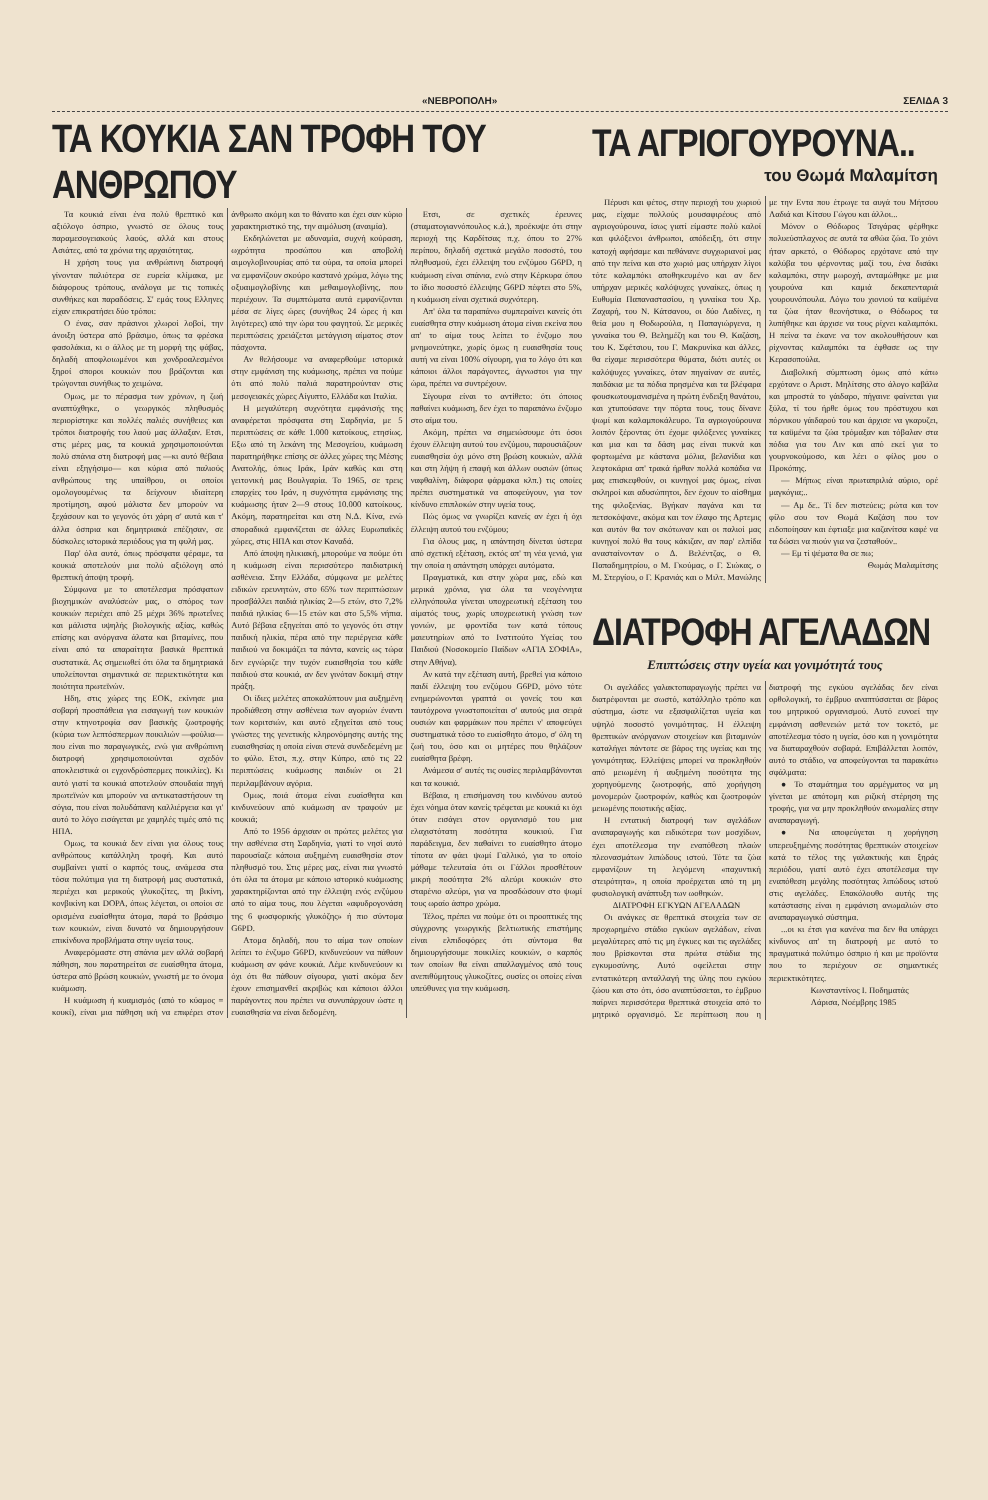«ΝΕΒΡΟΠΟΛΗ» ΣΕΛΙΔΑ 3
ΤΑ ΚΟΥΚΙΑ ΣΑΝ ΤΡΟΦΗ ΤΟΥ ΑΝΘΡΩΠΟΥ
Τα κουκιά είναι ένα πολύ θρεπτικό και αξιόλογο όσπριο, γνωστό σε όλους τους παραμεσογειακούς λαούς, αλλά και στους Ασιάτες, από τα χρόνια της αρχαιότητας.
Η χρήση τους για ανθρώπινη διατροφή γίνονταν παλιότερα σε ευρεία κλίμακα, με διάφορους τρόπους, ανάλογα με τις τοπικές συνθήκες και παραδόσεις. Σ' εμάς τους Ελληνες είχαν επικρατήσει δύο τρόποι:
Ο ένας, σαν πράσινοι χλωροί λοβοί, την άνοιξη ύστερα από βράσιμο, όπως τα φρέσκα φασολάκια, κι ο άλλος με τη μορφή της φάβας, δηλαδή αποφλοιωμένοι και χονδροαλεσμένοι ξηροί σποροι κουκιών που βράζονται και τρώγονται συνήθως το χειμώνα.
Ομως, με το πέρασμα των χρόνων, η ζωή αναπτύχθηκε, ο γεωργικός πληθυσμός περιορίστηκε και πολλές παλιές συνήθειες και τρόποι διατροφής του λαού μας άλλαξαν. Ετσι, στις μέρες μας, τα κουκιά χρησιμοποιούνται πολύ σπάνια στη διατροφή μας —κι αυτό θέβαια είναι εξηγήσιμο— και κύρια από παλιούς ανθρώπους της υπαίθρου, οι οποίοι ομολογουμένως τα δείχνουν ιδιαίτερη προτίμηση, αφού μάλιστα δεν μπορούν να ξεχάσουν και το γεγονός ότι χάρη σ' αυτά και τ' άλλα όσπρια και δημητριακά επέζησαν, σε δύσκολες ιστορικά περιόδους για τη φυλή μας.
Παρ' όλα αυτά, όπως πρόσφατα φέραμε, τα κουκιά αποτελούν μια πολύ αξιόλογη από θρεπτική άποψη τροφή.
Σύμφωνα με το αποτέλεσμα πρόσφατων βιοχημικών αναλύσεών μας, ο σπόρος των κουκιών περιέχει από 25 μέχρι 36% πρωτεΐνες και μάλιστα υψηλής βιολογικής αξίας, καθώς επίσης και ανόργανα άλατα και βιταμίνες, που είναι από τα απαραίτητα βασικά θρεπτικά συστατικά. Ας σημειωθεί ότι όλα τα δημητριακά υπολείπονται σημαντικά σε περιεκτικότητα και ποιότητα πρωτεϊνών.
Ηδη, στις χώρες της ΕΟΚ, εκίνησε μια σοβαρή προσπάθεια για εισαγωγή των κουκιών στην κτηνοτροφία σαν βασικής ζωοτροφής (κύρια των λεπτόσπερμων ποικιλιών —φούλια— που είναι πιο παραγωγικές, ενώ για ανθρώπινη διατροφή χρησιμοποιούνται σχεδόν αποκλειστικά οι εγχονδρόσπερμες ποικιλίες). Κι αυτό γιατί τα κουκιά αποτελούν σπουδαία πηγή πρωτεϊνών και μπορούν να αντικαταστήσουν τη σόγια, που είναι πολυδάπανη καλλιέργεια και γι' αυτό το λόγο εισάγεται με χαμηλές τιμές από τις ΗΠΑ.
Ομως, τα κουκιά δεν είναι για όλους τους ανθρώπους κατάλληλη τροφή. Και αυτό συμβαίνει γιατί ο καρπός τους, ανάμεσα στα τόσα πολύτιμα για τη διατροφή μας συστατικά, περιέχει και μερικούς γλυκοζίτες, τη βικίνη, κονβικίνη και DOPA, όπως λέγεται, οι οποίοι σε ορισμένα ευαίσθητα άτομα, παρά το βράσιμο των κουκιών, είναι δυνατό να δημιουργήσουν επικίνδυνα προβλήματα στην υγεία τους.
Αναφερόμαστε στη σπάνια μεν αλλά σοβαρή πάθηση, που παρατηρείται σε ευαίσθητα άτομα, ύστερα από βρώση κουκιών, γνωστή με το όνομα κυάμωση.
Η κυάμωση ή κυαμισμός (από το κύαμος = κουκί), είναι μια πάθηση ική να επιφέρει στον άνθρωπο ακόμη και το θάνατο και έχει σαν κύριο χαρακτηριστικό της, την αιμόλυση (αναιμία).
Εκδηλώνεται με αδυναμία, συχνή κούραση, ωχρότητα προσώπου και αποβολή αιμογλοβινουρίας από τα ούρα, τα οποία μπορεί να εμφανίζουν σκούρο καστανό χρώμα, λόγω της οξυαιμογλοβίνης και μεθαιμογλοβίνης, που περιέχουν. Τα συμπτώματα αυτά εμφανίζονται μέσα σε λίγες ώρες (συνήθως 24 ώρες ή και λιγότερες) από την ώρα του φαγητού. Σε μερικές περιπτώσεις χρειάζεται μετάγγιση αίματος στον πάσχοντα.
Αν θελήσουμε να αναφερθούμε ιστορικά στην εμφάνιση της κυάμωσης, πρέπει να πούμε ότι από πολύ παλιά παρατηρούνταν στις μεσογειακές χώρες Αίγυπτο, Ελλάδα και Ιταλία.
Η μεγαλύτερη συχνότητα εμφάνισής της αναφέρεται πρόσφατα στη Σαρδηνία, με 5 περιπτώσεις σε κάθε 1.000 κατοίκους, ετησίως. Εξω από τη λεκάνη της Μεσογείου, κυάμωση παρατηρήθηκε επίσης σε άλλες χώρες της Μέσης Ανατολής, όπως Ιράκ, Ιράν καθώς και στη γειτονική μας Βουλγαρία. Το 1965, σε τρεις επαρχίες του Ιράν, η συχνότητα εμφάνισης της κυάμωσης ήταν 2—9 στους 10.000 κατοίκους. Ακόμη, παρατηρείται και στη Ν.Δ. Κίνα, ενώ σποραδικά εμφανίζεται σε άλλες Ευρωπαϊκές χώρες, στις ΗΠΑ και στον Καναδά.
Από άποψη ηλικιακή, μπορούμε να πούμε ότι η κυάμωση είναι περισσότερο παιδιατρική ασθένεια. Στην Ελλάδα, σύμφωνα με μελέτες ειδικών ερευνητών, στο 65% των περιπτώσεων προσβάλλει παιδιά ηλικίας 2—5 ετών, στο 7,2% παιδιά ηλικίας 6—15 ετών και στο 5,5% νήπια. Αυτό βέβαια εξηγείται από το γεγονός ότι στην παιδική ηλικία, πέρα από την περιέργεια κάθε παιδιού να δοκιμάζει τα πάντα, κανείς ως τώρα δεν εγνώριζε την τυχόν ευαισθησία του κάθε παιδιού στα κουκιά, αν δεν γινόταν δοκιμή στην πράξη.
Οι ίδιες μελέτες αποκαλύπτουν μια αυξημένη προδιάθεση στην ασθένεια των αγοριών έναντι των κοριτσιών, και αυτό εξηγείται από τους γνώστες της γενετικής κληρονόμησης αυτής της ευαισθησίας η οποία είναι στενά συνδεδεμένη με το φύλο. Ετσι, π.χ. στην Κύπρο, από τις 22 περιπτώσεις κυάμωσης παιδιών οι 21 περιλαμβάνουν αγόρια.
Ομως, ποιά άτομα είναι ευαίσθητα και κινδυνεύουν από κυάμωση αν τραφούν με κουκιά;
Από το 1956 άρχισαν οι πρώτες μελέτες για την ασθένεια στη Σαρδηνία, γιατί το νησί αυτό παρουσίαζε κάποια αυξημένη ευαισθησία στον πληθυσμό του. Στις μέρες μας, είναι πια γνωστό ότι όλα τα άτομα με κάποιο ιστορικό κυάμωσης χαρακτηρίζονται από την έλλειψη ενός ενζύμου από το αίμα τους, που λέγεται «αφυδρογονάση της 6 φωσφορικής γλυκόζης» ή πιο σύντομα G6PD.
Ατομα δηλαδή, που το αίμα των οποίων λείπει το ένζυμο G6PD, κινδυνεύουν να πάθουν κυάμωση αν φάνε κουκιά. Λέμε κινδυνεύουν κι όχι ότι θα πάθουν σίγουρα, γιατί ακόμα δεν έχουν επισημανθεί ακριβώς και κάποιοι άλλοι παράγοντες που πρέπει να συνυπάρχουν ώστε η ευαισθησία να είναι δεδομένη.
Ετσι, σε σχετικές έρευνες (σταματογιαννόπουλος κ.ά.), προέκυψε ότι στην περιοχή της Καρδίτσας π.χ. όπου το 27% περίπου, δηλαδή σχετικά μεγάλο ποσοστό, του πληθυσμού, έχει έλλειψη του ενζύμου G6PD, η κυάμωση είναι σπάνια, ενώ στην Κέρκυρα όπου το ίδιο ποσοστό έλλειψης G6PD πέφτει στο 5%, η κυάμωση είναι σχετικά συχνότερη.
Απ' όλα τα παραπάνω συμπεραίνει κανείς ότι ευαίσθητα στην κυάμωση άτομα είναι εκείνα που απ' το αίμα τους λείπει το ένζυμο που μνημονεύτηκε, χωρίς όμως η ευαισθησία τους αυτή να είναι 100% σίγουρη, για το λόγο ότι και κάποιοι άλλοι παράγοντες, άγνωστοι για την ώρα, πρέπει να συντρέχουν.
Σίγουρα είναι το αντίθετο: ότι όποιος παθαίνει κυάμωση, δεν έχει το παραπάνω ένζυμο στο αίμα του.
Ακόμη, πρέπει να σημειώσουμε ότι όσοι έχουν έλλειψη αυτού του ενζύμου, παρουσιάζουν ευαισθησία όχι μόνο στη βρώση κουκιών, αλλά και στη λήψη ή επαφή και άλλων ουσιών (όπως ναφθαλίνη, διάφορα φάρμακα κλπ.) τις οποίες πρέπει συστηματικά να αποφεύγουν, για τον κίνδυνο επιπλοκών στην υγεία τους.
Πώς όμως να γνωρίζει κανείς αν έχει ή όχι έλλειψη αυτού του ενζύμου;
Για όλους μας, η απάντηση δίνεται ύστερα από σχετική εξέταση, εκτός απ' τη νέα γενιά, για την οποία η απάντηση υπάρχει αυτόματα.
Πραγματικά, και στην χώρα μας, εδώ και μερικά χρόνια, για όλα τα νεογέννητα ελληνόπουλα γίνεται υποχρεωτική εξέταση του αίματός τους, χωρίς υποχρεωτική γνώση των γονιών, με φροντίδα των κατά τόπους μαιευτηρίων από το Ινστιτούτο Υγείας του Παιδιού (Νοσοκομείο Παίδων «ΑΓΙΑ ΣΟΦΙΑ», στην Αθήνα).
Αν κατά την εξέταση αυτή, βρεθεί για κάποιο παιδί έλλειψη του ενζύμου G6PD, μόνο τότε ενημερώνονται γραπτά οι γονείς του και ταυτόχρονα γνωστοποιείται σ' αυτούς μια σειρά ουσιών και φαρμάκων που πρέπει ν' αποφεύγει συστηματικά τόσο το ευαίσθητο άτομο, σ' όλη τη ζωή του, όσο και οι μητέρες που θηλάζουν ευαίσθητα βρέφη.
Ανάμεσα σ' αυτές τις ουσίες περιλαμβάνονται και τα κουκιά.
Βέβαια, η επισήμανση του κινδύνου αυτού έχει νόημα όταν κανείς τρέφεται με κουκιά κι όχι όταν εισάγει στον οργανισμό του μια ελαχιστότατη ποσότητα κουκιού. Για παράδειγμα, δεν παθαίνει το ευαίσθητο άτομο τίποτα αν φάει ψωμί Γαλλικό, για το οποίο μάθαμε τελευταία ότι οι Γάλλοι προσθέτουν μικρή ποσότητα 2% αλεύρι κουκιών στο σταρένιο αλεύρι, για να προσδώσουν στο ψωμί τους ωραίο άσπρο χρώμα.
Τέλος, πρέπει να πούμε ότι οι προοπτικές της σύγχρονης γεωργικής βελτιωτικής επιστήμης είναι ελπιδοφόρες ότι σύντομα θα δημιουργήσουμε ποικιλίες κουκιών, ο καρπός των οποίων θα είναι απαλλαγμένος από τους ανεπιθύμητους γλυκοζίτες, ουσίες οι οποίες είναι υπεύθυνες για την κυάμωση.
ΤΑ ΑΓΡΙΟΓΟΥΡΟΥΝΑ..
του Θωμά Μαλαμίτση
Πέρυσι και φέτος, στην περιοχή του χωριού μας, είχαμε πολλούς μουσαφιρέους από αγριογούρουνα, ίσως γιατί είμαστε πολύ καλοί και φιλόξενοι άνθρωποι, απόδειξη, ότι στην κατοχή αφήσαμε και πεθάνανε συγχωριανοί μας από την πείνα και στο χωριό μας υπήρχαν λίγοι τότε καλαμπόκι αποθηκευμένο και αν δεν υπήρχαν μερικές καλόψυχες γυναίκες, όπως η Ευθυμία Παπαναστασίου, η γυναίκα του Χρ. Ζαχαρή, του Ν. Κάτσανου, οι δύο Λαδίνες, η θεία μου η Θοδωρούλα, η Παπαγιώργενα, η γυναίκα του Θ. Βελημέζη και του Θ. Καζάση, του Κ. Σφέτσιου, του Γ. Μακρυνίκα και άλλες, θα είχαμε περισσότερα θύματα, διότι αυτές οι καλόψυχες γυναίκες, όταν πηγαίναν σε αυτές, παιδάκια με τα πόδια πρησμένα και τα βλέφαρα φουσκωτουμανισμένα η πρώτη ένδειξη θανάτου, και χτυπούσανε την πόρτα τους, τους δίνανε ψωμί και καλαμποκάλευρο. Τα αγριογούρουνα λοιπόν ξέροντας ότι έχομε φιλόξενες γυναίκες και μια και τα δάση μας είναι πυκνά και φορτωμένα με κάστανα μόλια, βελανίδια και λεφτοκάρια απ' τρακά ήρθαν πολλά κοπάδια να μας επισκεφθούν, οι κυνηγοί μας όμως, είναι σκληροί και αδυσώπητοι, δεν έχουν το αίσθημα της φιλοξενίας. Βγήκαν παγάνα και τα πετσοκόψανε, ακόμα και τον έλαφο της Αρτεμις και αυτόν θα τον σκότωναν και οι παλιοί μας κυνηγοί πολύ θα τους κάκιζαν, αν παρ' ελπίδα ανασταίνονταν ο Δ. Βελέντζας, ο Θ. Παπαδημητρίου, ο Μ. Γκούμας, ο Γ. Σιώκας, ο Μ. Στεργίου, ο Γ. Κρανιάς και ο Μιλτ. Μανώλης με την Εντα που έτρωγε τα αυγά του Μήτσου Λαδιά και Κίτσου Γώγου και άλλοι...
Μόνον ο Θόδωρος Τσιγάρας φέρθηκε πολυεύσπλαχνος σε αυτά τα αθώα ζώα. Το χιόνι ήταν αρκετό, ο Θόδωρος ερχότανε από την καλύβα του φέρνοντας μαζί του, ένα δισάκι καλαμπόκι, στην μωροχή, ανταμώθηκε με μια γουρούνα και καμιά δεκαπενταριά γουρουνόπουλα. Λόγω του χιονιού τα καϋμένα τα ζώα ήταν θεονήστικα, ο Θόδωρος τα λυπήθηκε και άρχισε να τους ρίχνει καλαμπόκι. Η πείνα τα έκανε να τον ακολουθήσουν και ρίχνοντας καλαμπόκι τα έφθασε ως την Κερασοπούλα.
Διαβολική σύμπτωση όμως από κάτω ερχότανε ο Αριστ. Μηλίτσης στο άλογο καβάλα και μπροστά το γάιδαρο, πήγαινε φαίνεται για ξύλα, τί του ήρθε όμως του πρόστυχου και πόρνικου γάιδαρού του και άρχισε να γκαρυζει, τα καϋμένα τα ζώα τρόμαξαν και τόβαλαν στα πόδια για του Λιν και από εκεί για το γουρνοκούμοσο, και λέει ο φίλος μου ο Προκόπης.
— Μήπως είναι πρωταπριλιά αύριο, ορέ μαγκόγια;..
— Αμ δε.. Τί δεν πιστεύεις; ρώτα και τον φίλο σου τον Θωμά Καζάση που τον ειδοποίησαν και έφτιαξε μια καζανίτσα καφέ να τα δώσει να πιούν για να ζεσταθούν..
— Εμ τί ψέματα θα σε πω;
Θωμάς Μαλαμίτσης
ΔΙΑΤΡΟΦΗ ΑΓΕΛΑΔΩΝ
Επιπτώσεις στην υγεία και γονιμότητά τους
Οι αγελάδες γαλακτοπαραγωγής πρέπει να διατρέφονται με σωστό, κατάλληλο τρόπο και σύστημα, ώστε να εξασφαλίζεται υγεία και υψηλό ποσοστό γονιμότητας. Η έλλειψη θρεπτικών ανόργανων στοιχείων και βιταμινών καταλήγει πάντοτε σε βάρος της υγείας και της γονιμότητας. Ελλείψεις μπορεί να προκληθούν από μειωμένη ή αυξημένη ποσότητα της χορηγούμενης ζωοτροφής, από χορήγηση μονομερών ζωοτροφών, καθώς και ζωοτροφών μειωμένης ποιοτικής αξίας.
Η εντατική διατροφή των αγελάδων αναπαραγωγής και ειδικότερα των μοσχίδων, έχει αποτέλεσμα την εναπόθεση πλαών πλεονασμάτων λιπώδους ιστού. Τότε τα ζώα εμφανίζουν τη λεγόμενη «παχυντική στειρότητα», η οποία προέρχεται από τη μη φυσιολογική ανάπτυξη των ωοθηκών.
ΔΙΑΤΡΟΦΗ ΕΓΚΥΩΝ ΑΓΕΛΑΔΩΝ
Οι ανάγκες σε θρεπτικά στοιχεία των σε προχωρημένο στάδιο εγκύων αγελάδων, είναι μεγαλύτερες από τις μη έγκυες και τις αγελάδες που βρίσκονται στα πρώτα στάδια της εγκυμοσύνης. Αυτό οφείλεται στην εντατικότερη ανταλλαγή της ύλης που εγκύου ζώου και στο ότι, όσο αναπτύσσεται, το έμβρυο παίρνει περισσότερα θρεπτικά στοιχεία από το μητρικό οργανισμό. Σε περίπτωση που η διατροφή της εγκύου αγελάδας δεν είναι ορθολογική, το έμβρυο αναπτύσσεται σε βάρος του μητρικού οργανισμού. Αυτό ευνοεί την εμφάνιση ασθενειών μετά τον τοκετό, με αποτέλεσμα τόσο η υγεία, όσο και η γονιμότητα να διαταραχθούν σοβαρά. Επιβάλλεται λοιπόν, αυτό το στάδιο, να αποφεύγονται τα παρακάτω σφάλματα:
● Το σταμάτημα του αρμέγματος να μη γίνεται με απότομη και ριζική στέρηση της τροφής, για να μην προκληθούν ανωμαλίες στην αναπαραγωγή.
● Να αποφεύγεται η χορήγηση υπερευξημένης ποσότητας θρεπτικών στοιχείων κατά το τέλος της γαλακτικής και ξηράς περιόδου, γιατί αυτό έχει αποτέλεσμα την εναπόθεση μεγάλης ποσότητας λιπώδους ιστού στις αγελάδες. Επακόλουθο αυτής της κατάστασης είναι η εμφάνιση ανωμαλιών στο αναπαραγωγικό σύστημα.
...οι κι έτσι για κανένα πια δεν θα υπάρχει κίνδυνος απ' τη διατροφή με αυτό το πραγματικά πολύτιμο όσπριο ή και με προϊόντα που το περιέχουν σε σημαντικές περιεκτικότητες.
Κωνσταντίνος Ι. Ποδηματάς
Λάρισα, Νοέμβρης 1985